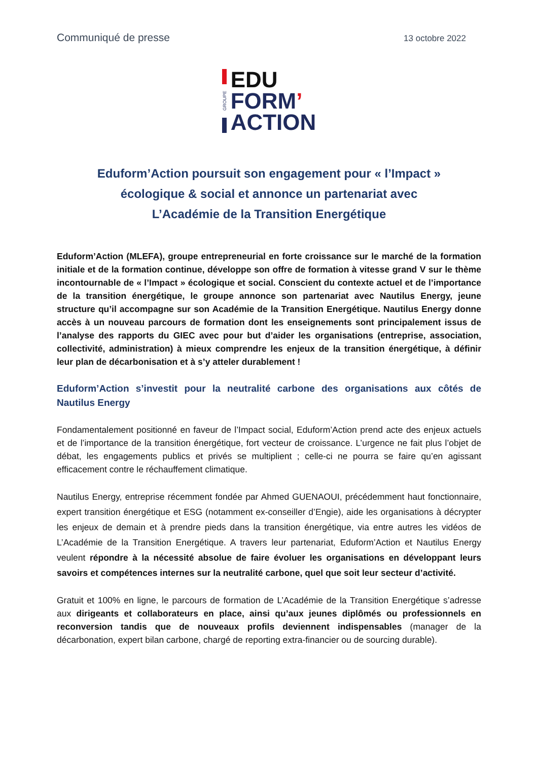Communiqué de presse 13 octobre 2022
GROUPE
EDU
FORM’
ACTION
Eduform’Action poursuit son engagement pour « l’Impact »
écologique & social et annonce un partenariat avec
L’Académie de la Transition Energétique
Eduform’Action (MLEFA), groupe entrepreneurial en forte croissance sur le marché de la formation initiale et de la formation continue, développe son offre de formation à vitesse grand V sur le thème incontournable de « l’Impact » écologique et social. Conscient du contexte actuel et de l’importance de la transition énergétique, le groupe annonce son partenariat avec Nautilus Energy, jeune structure qu’il accompagne sur son Académie de la Transition Energétique. Nautilus Energy donne accès à un nouveau parcours de formation dont les enseignements sont principalement issus de l’analyse des rapports du GIEC avec pour but d’aider les organisations (entreprise, association, collectivité, administration) à mieux comprendre les enjeux de la transition énergétique, à définir leur plan de décarbonisation et à s’y atteler durablement !
Eduform’Action s’investit pour la neutralité carbone des organisations aux côtés de Nautilus Energy
Fondamentalement positionné en faveur de l’Impact social, Eduform’Action prend acte des enjeux actuels et de l’importance de la transition énergétique, fort vecteur de croissance. L’urgence ne fait plus l’objet de débat, les engagements publics et privés se multiplient ; celle-ci ne pourra se faire qu’en agissant efficacement contre le réchauffement climatique.
Nautilus Energy, entreprise récemment fondée par Ahmed GUENAOUI, précédemment haut fonctionnaire, expert transition énergétique et ESG (notamment ex-conseiller d’Engie), aide les organisations à décrypter les enjeux de demain et à prendre pieds dans la transition énergétique, via entre autres les vidéos de L’Académie de la Transition Energétique. A travers leur partenariat, Eduform’Action et Nautilus Energy veulent répondre à la nécessité absolue de faire évoluer les organisations en développant leurs savoirs et compétences internes sur la neutralité carbone, quel que soit leur secteur d’activité.
Gratuit et 100% en ligne, le parcours de formation de L’Académie de la Transition Energétique s’adresse aux dirigeants et collaborateurs en place, ainsi qu’aux jeunes diplômés ou professionnels en reconversion tandis que de nouveaux profils deviennent indispensables (manager de la décarbonation, expert bilan carbone, chargé de reporting extra-financier ou de sourcing durable).